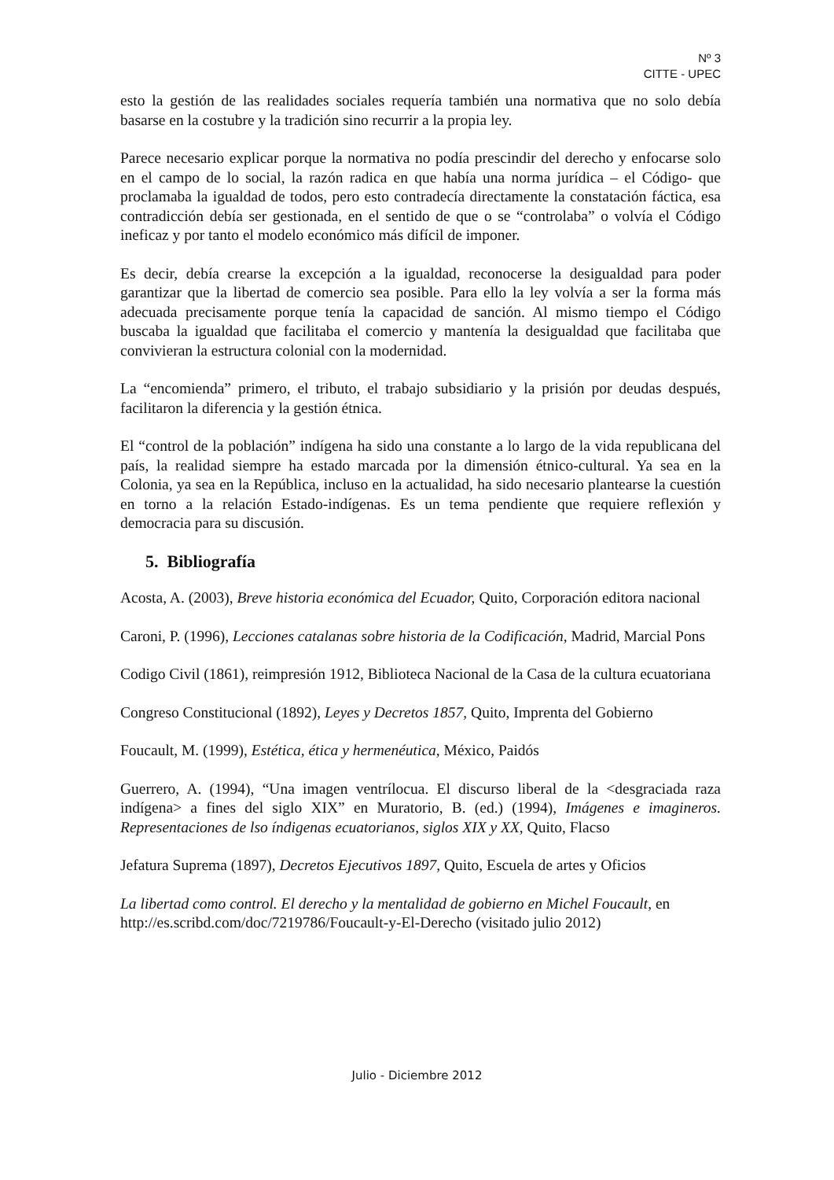Nº 3
CITTE - UPEC
esto la gestión de las realidades sociales requería también una normativa que no solo debía basarse en la costubre y la tradición sino recurrir a la propia ley.
Parece necesario explicar porque la normativa no podía prescindir del derecho y enfocarse solo en el campo de lo social, la razón radica en que había una norma jurídica – el Código- que proclamaba la igualdad de todos, pero esto contradecía directamente la constatación fáctica, esa contradicción debía ser gestionada, en el sentido de que o se “controlaba” o volvía el Código ineficaz y por tanto el modelo económico más difícil de imponer.
Es decir, debía crearse la excepción a la igualdad, reconocerse la desigualdad para poder garantizar que la libertad de comercio sea posible. Para ello la ley volvía a ser la forma más adecuada precisamente porque tenía la capacidad de sanción. Al mismo tiempo el Código buscaba la igualdad que facilitaba el comercio y mantenía la desigualdad que facilitaba que convivieran la estructura colonial con la modernidad.
La “encomienda” primero, el tributo, el trabajo subsidiario y la prisión por deudas después, facilitaron la diferencia y la gestión étnica.
El “control de la población” indígena ha sido una constante a lo largo de la vida republicana del país, la realidad siempre ha estado marcada por la dimensión étnico-cultural. Ya sea en la Colonia, ya sea en la República, incluso en la actualidad, ha sido necesario plantearse la cuestión en torno a la relación Estado-indígenas. Es un tema pendiente que requiere reflexión y democracia para su discusión.
5. Bibliografía
Acosta, A. (2003), Breve historia económica del Ecuador, Quito, Corporación editora nacional
Caroni, P. (1996), Lecciones catalanas sobre historia de la Codificación, Madrid, Marcial Pons
Codigo Civil (1861), reimpresión 1912, Biblioteca Nacional de la Casa de la cultura ecuatoriana
Congreso Constitucional (1892), Leyes y Decretos 1857, Quito, Imprenta del Gobierno
Foucault, M. (1999), Estética, ética y hermenéutica, México, Paidós
Guerrero, A. (1994), “Una imagen ventrílocua. El discurso liberal de la <desgraciada raza indígena> a fines del siglo XIX” en Muratorio, B. (ed.) (1994), Imágenes e imagineros. Representaciones de lso índigenas ecuatorianos, siglos XIX y XX, Quito, Flacso
Jefatura Suprema (1897), Decretos Ejecutivos 1897, Quito, Escuela de artes y Oficios
La libertad como control. El derecho y la mentalidad de gobierno en Michel Foucault, en http://es.scribd.com/doc/7219786/Foucault-y-El-Derecho (visitado julio 2012)
Julio - Diciembre 2012